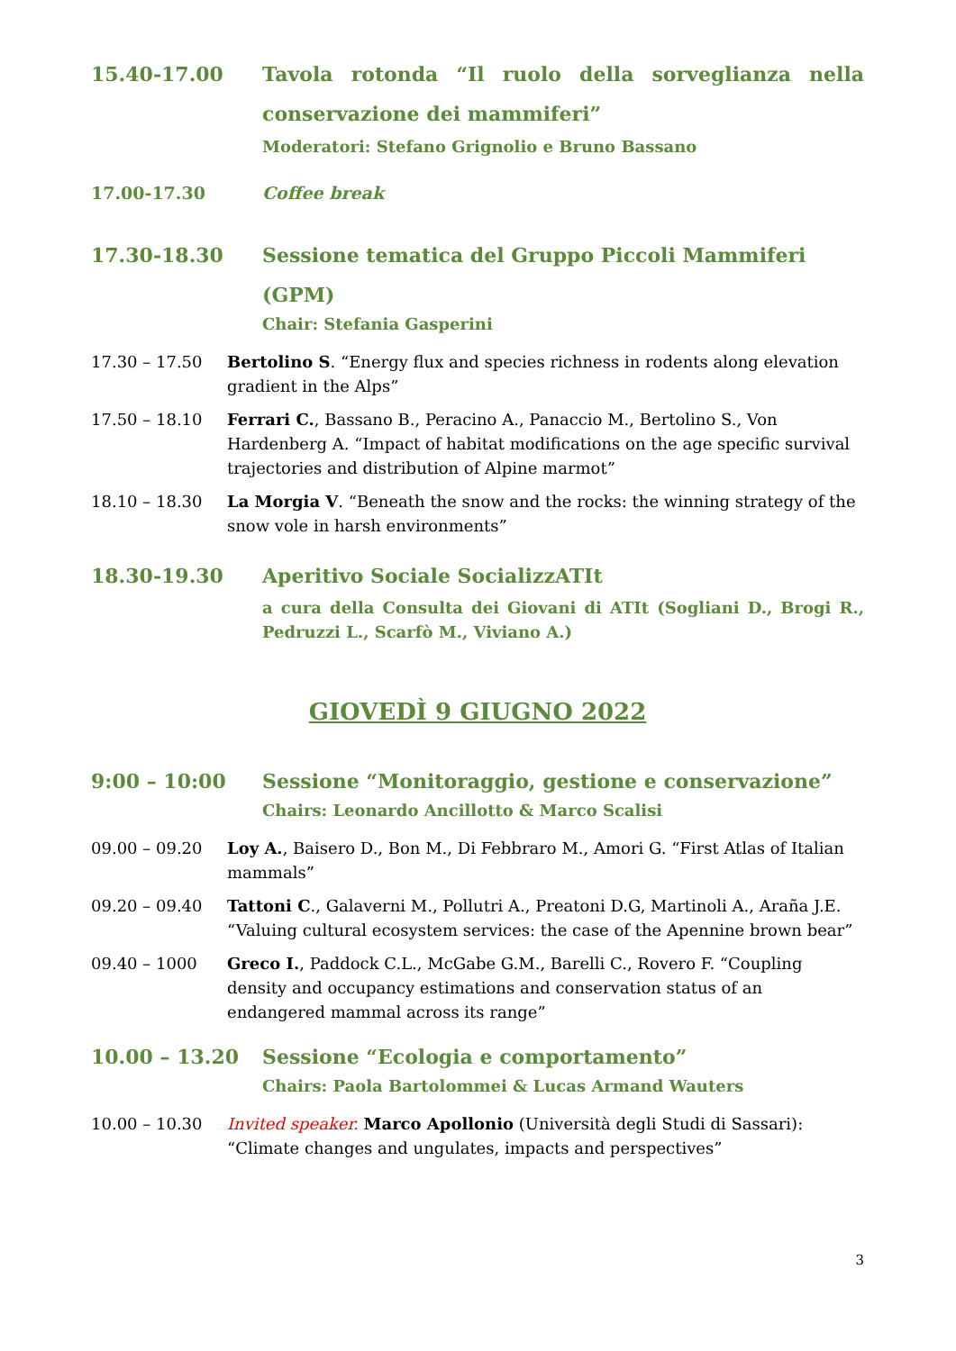15.40-17.00 Tavola rotonda “Il ruolo della sorveglianza nella conservazione dei mammiferi”
Moderatori: Stefano Grignolio e Bruno Bassano
17.00-17.30 Coffee break
17.30-18.30 Sessione tematica del Gruppo Piccoli Mammiferi (GPM)
Chair: Stefania Gasperini
17.30 – 17.50 Bertolino S. “Energy flux and species richness in rodents along elevation gradient in the Alps”
17.50 – 18.10 Ferrari C., Bassano B., Peracino A., Panaccio M., Bertolino S., Von Hardenberg A. “Impact of habitat modifications on the age specific survival trajectories and distribution of Alpine marmot”
18.10 – 18.30 La Morgia V. “Beneath the snow and the rocks: the winning strategy of the snow vole in harsh environments”
18.30-19.30 Aperitivo Sociale SocializzATIt
a cura della Consulta dei Giovani di ATIt (Sogliani D., Brogi R., Pedruzzi L., Scarfò M., Viviano A.)
GIOVEDÌ 9 GIUGNO 2022
9:00 – 10:00 Sessione “Monitoraggio, gestione e conservazione”
Chairs: Leonardo Ancillotto & Marco Scalisi
09.00 – 09.20 Loy A., Baisero D., Bon M., Di Febbraro M., Amori G. “First Atlas of Italian mammals”
09.20 – 09.40 Tattoni C., Galaverni M., Pollutri A., Preatoni D.G, Martinoli A., Araña J.E. “Valuing cultural ecosystem services: the case of the Apennine brown bear”
09.40 – 1000 Greco I., Paddock C.L., McGabe G.M., Barelli C., Rovero F. “Coupling density and occupancy estimations and conservation status of an endangered mammal across its range”
10.00 – 13.20 Sessione “Ecologia e comportamento”
Chairs: Paola Bartolommei & Lucas Armand Wauters
10.00 – 10.30 Invited speaker. Marco Apollonio (Università degli Studi di Sassari): “Climate changes and ungulates, impacts and perspectives”
3